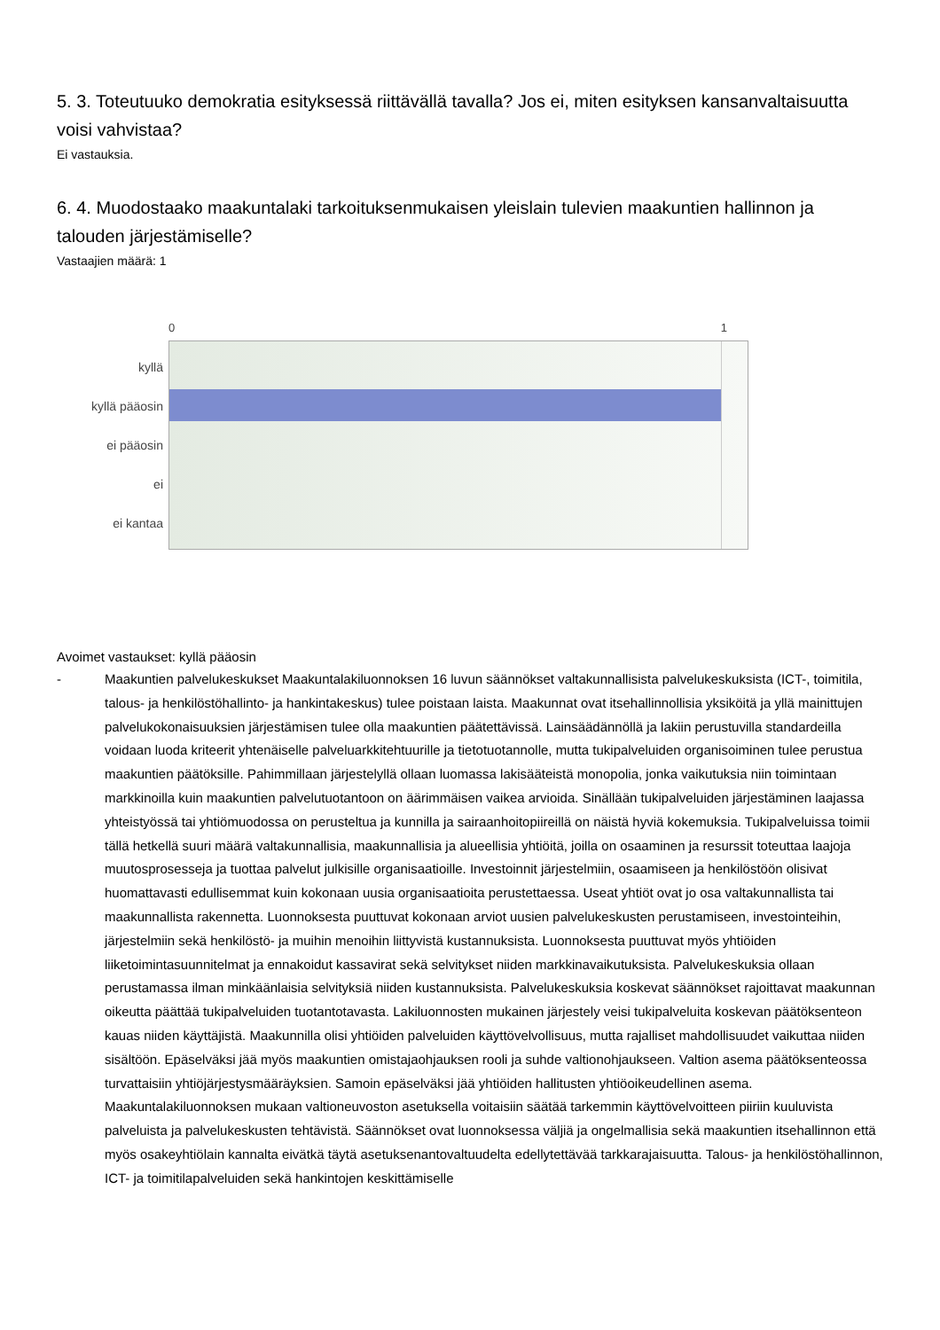5. 3. Toteutuuko demokratia esityksessä riittävällä tavalla? Jos ei, miten esityksen kansanvaltaisuutta voisi vahvistaa?
Ei vastauksia.
6. 4. Muodostaako maakuntalaki tarkoituksenmukaisen yleislain tulevien maakuntien hallinnon ja talouden järjestämiselle?
Vastaajien määrä: 1
kyllä
kyllä pääosin
ei pääosin
ei
ei kantaa
0 1
Avoimet vastaukset: kyllä pääosin
- Maakuntien palvelukeskukset Maakuntalakiluonnoksen 16 luvun säännökset valtakunnallisista palvelukeskuksista (ICT-, toimitila, talous- ja henkilöstöhallinto- ja hankintakeskus) tulee poistaan laista. Maakunnat ovat itsehallinnollisia yksiköitä ja yllä mainittujen palvelukokonaisuuksien järjestämisen tulee olla maakuntien päätettävissä. Lainsäädännöllä ja lakiin perustuvilla standardeilla voidaan luoda kriteerit yhtenäiselle palveluarkkitehtuurille ja tietotuotannolle, mutta tukipalveluiden organisoiminen tulee perustua maakuntien päätöksille. Pahimmillaan järjestelyllä ollaan luomassa lakisääteistä monopolia, jonka vaikutuksia niin toimintaan markkinoilla kuin maakuntien palvelutuotantoon on äärimmäisen vaikea arvioida. Sinällään tukipalveluiden järjestäminen laajassa yhteistyössä tai yhtiömuodossa on perusteltua ja kunnilla ja sairaanhoitopiireillä on näistä hyviä kokemuksia. Tukipalveluissa toimii tällä hetkellä suuri määrä valtakunnallisia, maakunnallisia ja alueellisia yhtiöitä, joilla on osaaminen ja resurssit toteuttaa laajoja muutosprosesseja ja tuottaa palvelut julkisille organisaatioille. Investoinnit järjestelmiin, osaamiseen ja henkilöstöön olisivat huomattavasti edullisemmat kuin kokonaan uusia organisaatioita perustettaessa. Useat yhtiöt ovat jo osa valtakunnallista tai maakunnallista rakennetta. Luonnoksesta puuttuvat kokonaan arviot uusien palvelukeskusten perustamiseen, investointeihin, järjestelmiin sekä henkilöstö- ja muihin menoihin liittyvistä kustannuksista. Luonnoksesta puuttuvat myös yhtiöiden liiketoimintasuunnitelmat ja ennakoidut kassavirat sekä selvitykset niiden markkinavaikutuksista. Palvelukeskuksia ollaan perustamassa ilman minkäänlaisia selvityksiä niiden kustannuksista. Palvelukeskuksia koskevat säännökset rajoittavat maakunnan oikeutta päättää tukipalveluiden tuotantotavasta. Lakiluonnosten mukainen järjestely veisi tukipalveluita koskevan päätöksenteon kauas niiden käyttäjistä. Maakunnilla olisi yhtiöiden palveluiden käyttövelvollisuus, mutta rajalliset mahdollisuudet vaikuttaa niiden sisältöön. Epäselväksi jää myös maakuntien omistajaohjauksen rooli ja suhde valtionohjaukseen. Valtion asema päätöksenteossa turvattaisiin yhtiöjärjestysmääräyksien. Samoin epäselväksi jää yhtiöiden hallitusten yhtiöoikeudellinen asema. Maakuntalakiluonnoksen mukaan valtioneuvoston asetuksella voitaisiin säätää tarkemmin käyttövelvoitteen piiriin kuuluvista palveluista ja palvelukeskusten tehtävistä. Säännökset ovat luonnoksessa väljiä ja ongelmallisia sekä maakuntien itsehallinnon että myös osakeyhtiölain kannalta eivätkä täytä asetuksenantovaltuudelta edellytettävää tarkkarajaisuutta. Talous- ja henkilöstöhallinnon, ICT- ja toimitilapalveluiden sekä hankintojen keskittämiselle